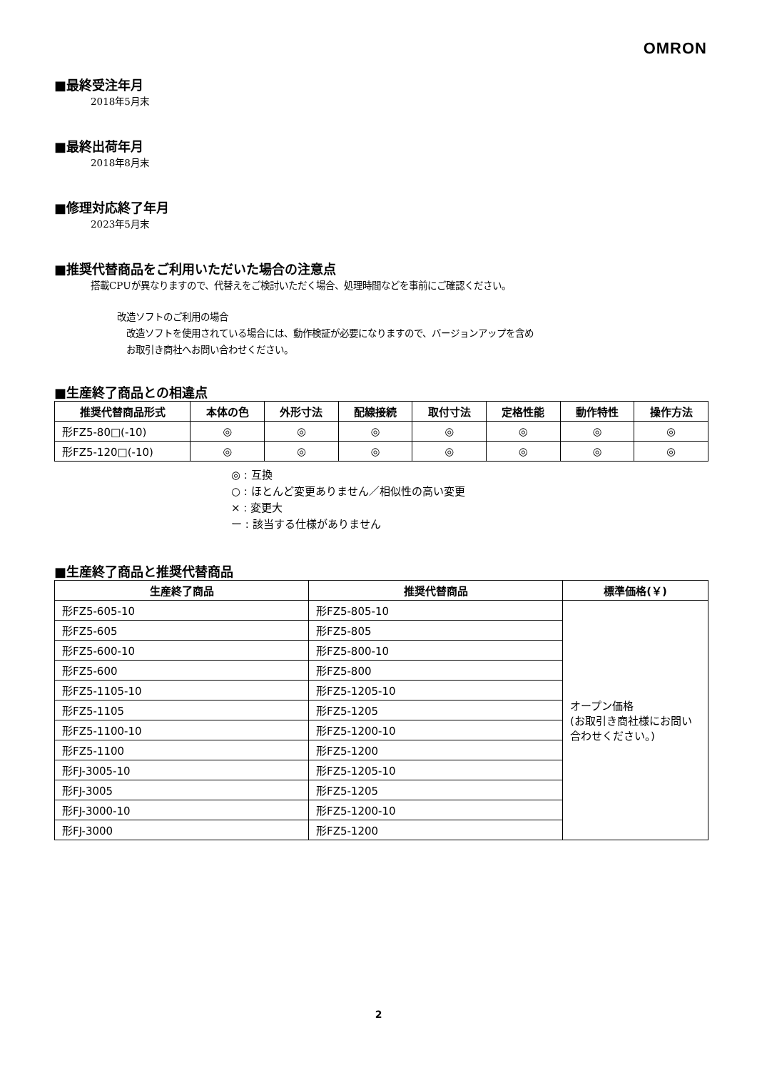OMRON
■最終受注年月
2018年5月末
■最終出荷年月
2018年8月末
■修理対応終了年月
2023年5月末
■推奨代替商品をご利用いただいた場合の注意点
搭載CPUが異なりますので、代替えをご検討いただく場合、処理時間などを事前にご確認ください。
改造ソフトのご利用の場合
改造ソフトを使用されている場合には、動作検証が必要になりますので、バージョンアップを含め
お取引き商社へお問い合わせください。
■生産終了商品との相違点
| 推奨代替商品形式 | 本体の色 | 外形寸法 | 配線接続 | 取付寸法 | 定格性能 | 動作特性 | 操作方法 |
| --- | --- | --- | --- | --- | --- | --- | --- |
| 形FZ5-80□(-10) | ◎ | ◎ | ◎ | ◎ | ◎ | ◎ | ◎ |
| 形FZ5-120□(-10) | ◎ | ◎ | ◎ | ◎ | ◎ | ◎ | ◎ |
◎ : 互換
○ : ほとんど変更ありません／相似性の高い変更
× : 変更大
ー : 該当する仕様がありません
■生産終了商品と推奨代替商品
| 生産終了商品 | 推奨代替商品 | 標準価格(￥) |
| --- | --- | --- |
| 形FZ5-605-10 | 形FZ5-805-10 | オープン価格 (お取引き商社様にお問い合わせください。) |
| 形FZ5-605 | 形FZ5-805 | |
| 形FZ5-600-10 | 形FZ5-800-10 | |
| 形FZ5-600 | 形FZ5-800 | |
| 形FZ5-1105-10 | 形FZ5-1205-10 | |
| 形FZ5-1105 | 形FZ5-1205 | |
| 形FZ5-1100-10 | 形FZ5-1200-10 | |
| 形FZ5-1100 | 形FZ5-1200 | |
| 形FJ-3005-10 | 形FZ5-1205-10 | |
| 形FJ-3005 | 形FZ5-1205 | |
| 形FJ-3000-10 | 形FZ5-1200-10 | |
| 形FJ-3000 | 形FZ5-1200 | |
2